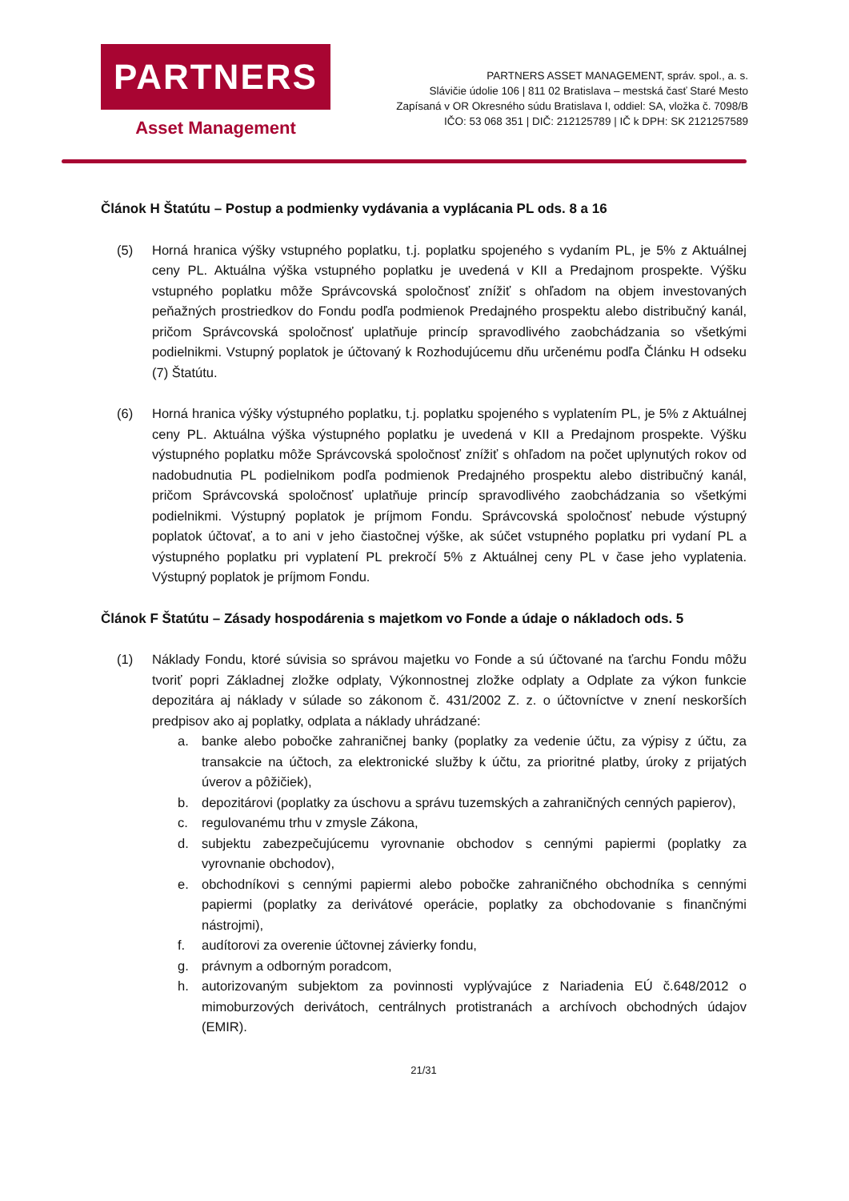PARTNERS
Asset Management
PARTNERS ASSET MANAGEMENT, správ. spol., a. s.
Slávičie údolie 106 | 811 02 Bratislava – mestská časť Staré Mesto
Zapísaná v OR Okresného súdu Bratislava I, oddiel: SA, vložka č. 7098/B
IČO: 53 068 351 | DIČ: 212125789 | IČ k DPH: SK 2121257589
Článok H Štatútu – Postup a podmienky vydávania a vyplácania PL ods. 8 a 16
(5) Horná hranica výšky vstupného poplatku, t.j. poplatku spojeného s vydaním PL, je 5% z Aktuálnej ceny PL. Aktuálna výška vstupného poplatku je uvedená v KII a Predajnom prospekte. Výšku vstupného poplatku môže Správcovská spoločnosť znížiť s ohľadom na objem investovaných peňažných prostriedkov do Fondu podľa podmienok Predajného prospektu alebo distribučný kanál, pričom Správcovská spoločnosť uplatňuje princíp spravodlivého zaobchádzania so všetkými podielnikmi. Vstupný poplatok je účtovaný k Rozhodujúcemu dňu určenému podľa Článku H odseku (7) Štatútu.
(6) Horná hranica výšky výstupného poplatku, t.j. poplatku spojeného s vyplatením PL, je 5% z Aktuálnej ceny PL. Aktuálna výška výstupného poplatku je uvedená v KII a Predajnom prospekte. Výšku výstupného poplatku môže Správcovská spoločnosť znížiť s ohľadom na počet uplynutých rokov od nadobudnutia PL podielnikom podľa podmienok Predajného prospektu alebo distribučný kanál, pričom Správcovská spoločnosť uplatňuje princíp spravodlivého zaobchádzania so všetkými podielnikmi. Výstupný poplatok je príjmom Fondu. Správcovská spoločnosť nebude výstupný poplatok účtovať, a to ani v jeho čiastočnej výške, ak súčet vstupného poplatku pri vydaní PL a výstupného poplatku pri vyplatení PL prekročí 5% z Aktuálnej ceny PL v čase jeho vyplatenia. Výstupný poplatok je príjmom Fondu.
Článok F Štatútu – Zásady hospodárenia s majetkom vo Fonde a údaje o nákladoch ods. 5
(1) Náklady Fondu, ktoré súvisia so správou majetku vo Fonde a sú účtované na ťarchu Fondu môžu tvoriť popri Základnej zložke odplaty, Výkonnostnej zložke odplaty a Odplate za výkon funkcie depozitára aj náklady v súlade so zákonom č. 431/2002 Z. z. o účtovníctve v znení neskorších predpisov ako aj poplatky, odplata a náklady uhrádzané:
a. banke alebo pobočke zahraničnej banky (poplatky za vedenie účtu, za výpisy z účtu, za transakcie na účtoch, za elektronické služby k účtu, za prioritné platby, úroky z prijatých úverov a pôžičiek),
b. depozitárovi (poplatky za úschovu a správu tuzemských a zahraničných cenných papierov),
c. regulovanému trhu v zmysle Zákona,
d. subjektu zabezpečujúcemu vyrovnanie obchodov s cennými papiermi (poplatky za vyrovnanie obchodov),
e. obchodníkovi s cennými papiermi alebo pobočke zahraničného obchodníka s cennými papiermi (poplatky za derivátové operácie, poplatky za obchodovanie s finančnými nástrojmi),
f. audítorovi za overenie účtovnej závierky fondu,
g. právnym a odborným poradcom,
h. autorizovaným subjektom za povinnosti vyplývajúce z Nariadenia EÚ č.648/2012 o mimoburzových derivátoch, centrálnych protistranách a archívoch obchodných údajov (EMIR).
21/31